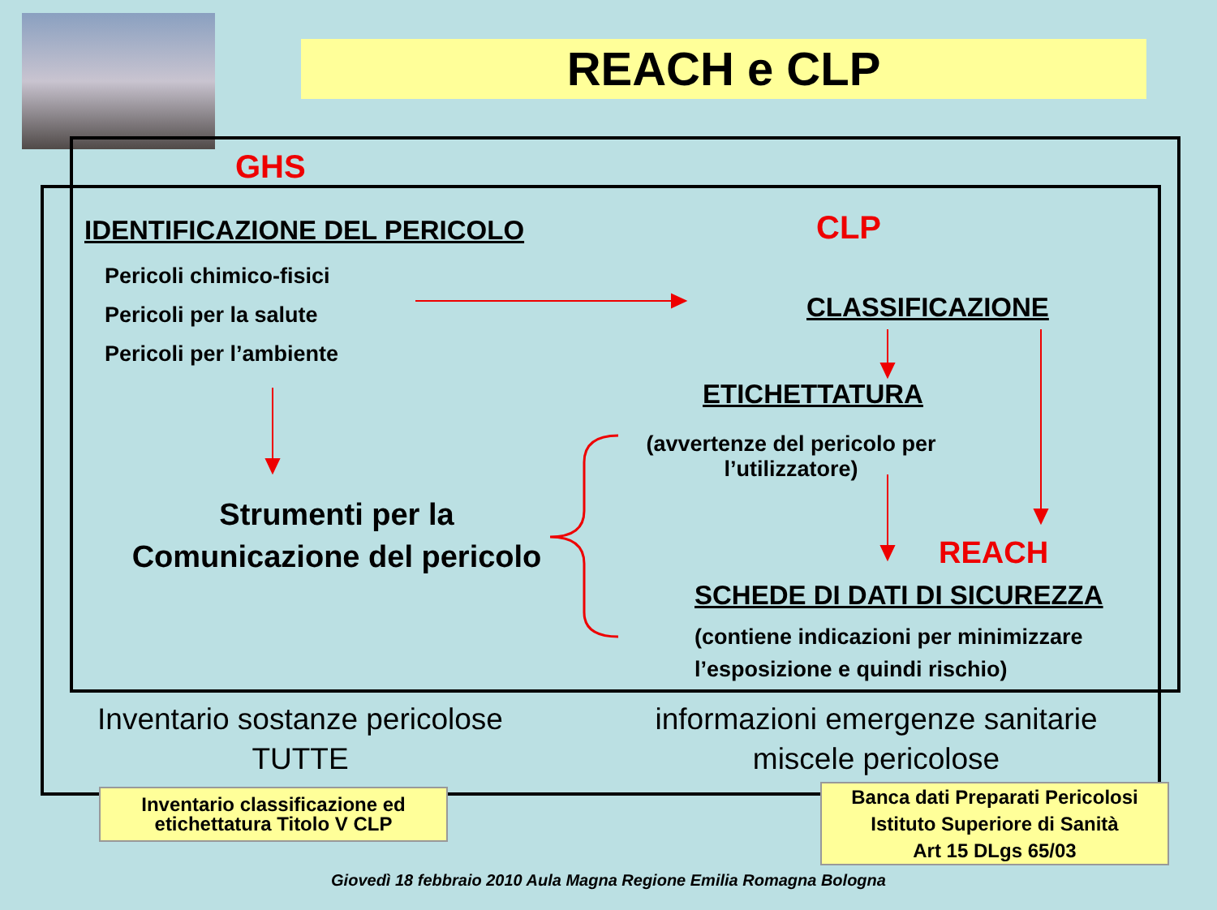REACH e CLP
GHS
IDENTIFICAZIONE DEL PERICOLO CLP
Pericoli chimico-fisici
Pericoli per la salute
Pericoli per l’ambiente
CLASSIFICAZIONE
ETICHETTATURA
(avvertenze del pericolo per l’utilizzatore)
Strumenti per la Comunicazione del pericolo
REACH
SCHEDE DI DATI DI SICUREZZA
(contiene indicazioni per minimizzare
l’esposizione e quindi rischio)
Inventario sostanze pericolose
TUTTE
informazioni emergenze sanitarie
miscele pericolose
Inventario classificazione ed etichettatura Titolo V CLP
Banca dati Preparati Pericolosi
Istituto Superiore di Sanità
Art 15 DLgs 65/03
Giovedì 18 febbraio 2010 Aula Magna Regione Emilia Romagna Bologna